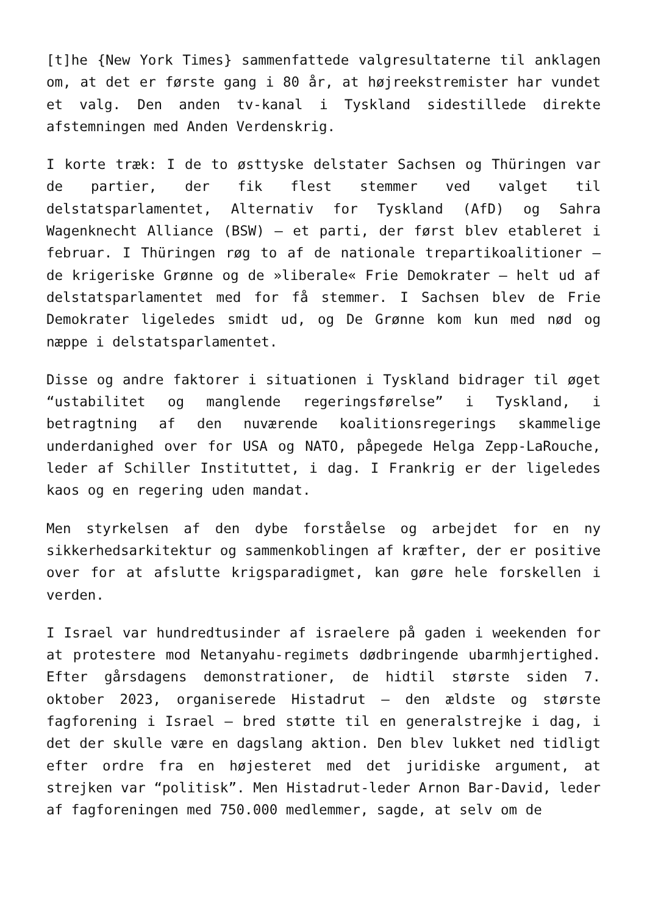[t]he {New York Times} sammenfattede valgresultaterne til anklagen om, at det er første gang i 80 år, at højreekstremister har vundet et valg. Den anden tv-kanal i Tyskland sidestillede direkte afstemningen med Anden Verdenskrig.
I korte træk: I de to østtyske delstater Sachsen og Thüringen var de partier, der fik flest stemmer ved valget til delstatsparlamentet, Alternativ for Tyskland (AfD) og Sahra Wagenknecht Alliance (BSW) – et parti, der først blev etableret i februar. I Thüringen røg to af de nationale trepartikoalitioner – de krigeriske Grønne og de »liberale« Frie Demokrater – helt ud af delstatsparlamentet med for få stemmer. I Sachsen blev de Frie Demokrater ligeledes smidt ud, og De Grønne kom kun med nød og næppe i delstatsparlamentet.
Disse og andre faktorer i situationen i Tyskland bidrager til øget “ustabilitet og manglende regeringsførelse” i Tyskland, i betragtning af den nuværende koalitionsregerings skammelige underdanighed over for USA og NATO, påpegede Helga Zepp-LaRouche, leder af Schiller Instituttet, i dag. I Frankrig er der ligeledes kaos og en regering uden mandat.
Men styrkelsen af den dybe forståelse og arbejdet for en ny sikkerhedsarkitektur og sammenkoblingen af kræfter, der er positive over for at afslutte krigsparadigmet, kan gøre hele forskellen i verden.
I Israel var hundredtusinder af israelere på gaden i weekenden for at protestere mod Netanyahu-regimets dødbringende ubarmhjertighed. Efter gårsdagens demonstrationer, de hidtil største siden 7. oktober 2023, organiserede Histadrut – den ældste og største fagforening i Israel – bred støtte til en generalstrejke i dag, i det der skulle være en dagslang aktion. Den blev lukket ned tidligt efter ordre fra en højesteret med det juridiske argument, at strejken var “politisk”. Men Histadrut-leder Arnon Bar-David, leder af fagforeningen med 750.000 medlemmer, sagde, at selv om de